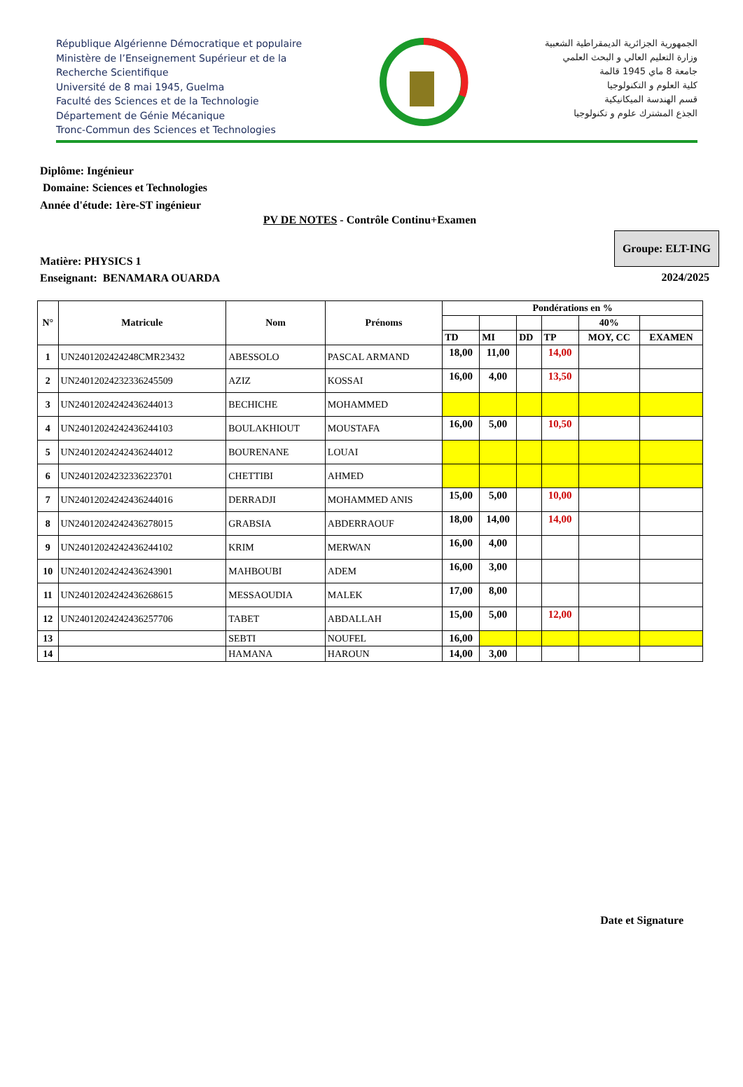République Algérienne Démocratique et populaire
Ministère de l’Enseignement Supérieur et de la
Recherche Scientifique
Université de 8 mai 1945, Guelma
Faculté des Sciences et de la Technologie
Département de Génie Mécanique
Tronc-Commun des Sciences et Technologies
الجمهورية الجزائرية الديمقراطية الشعبية
وزارة التعليم العالي و البحث العلمي
جامعة 8 ماي 1945 قالمة
كلية العلوم و التكنولوجيا
قسم الهندسة الميكانيكية
الجذع المشترك علوم و تكنولوجيا
Diplôme: Ingénieur
Domaine: Sciences et Technologies
Année d'étude: 1ère-ST ingénieur
PV DE NOTES - Contrôle Continu+Examen
Matière: PHYSICS 1
Enseignant: BENAMARA OUARDA
Groupe: ELT-ING
2024/2025
| N° | Matricule | Nom | Prénoms | Pondérations en % | | | | | |
| --- | --- | --- | --- | --- | --- | --- | --- | --- | --- |
| | | | | | | | | 40% | |
| | | | | TD | MI | DD | TP | MOY, CC | EXAMEN |
| 1 | UN2401202424248CMR23432 | ABESSOLO | PASCAL ARMAND | 18,00 | 11,00 | | 14,00 | | |
| 2 | UN240120242323362455​09 | AZIZ | KOSSAI | 16,00 | 4,00 | | 13,50 | | |
| 3 | UN240120242424362440​13 | BECHICHE | MOHAMMED | | | | | | |
| 4 | UN24012024242436244103 | BOULAKHIOUT | MOUSTAFA | 16,00 | 5,00 | | 10,50 | | |
| 5 | UN24012024242436244012 | BOURENANE | LOUAI | | | | | | |
| 6 | UN24012024232336223701 | CHETTIBI | AHMED | | | | | | |
| 7 | UN24012024242436244016 | DERRADJI | MOHAMMED ANIS | 15,00 | 5,00 | | 10,00 | | |
| 8 | UN24012024242436278015 | GRABSIA | ABDERRAOUF | 18,00 | 14,00 | | 14,00 | | |
| 9 | UN24012024242436244102 | KRIM | MERWAN | 16,00 | 4,00 | | | | |
| 10 | UN24012024242436243901 | MAHBOUBI | ADEM | 16,00 | 3,00 | | | | |
| 11 | UN24012024242436268615 | MESSAOUDIA | MALEK | 17,00 | 8,00 | | | | |
| 12 | UN24012024242436257706 | TABET | ABDALLAH | 15,00 | 5,00 | | 12,00 | | |
| 13 | | SEBTI | NOUFEL | 16,00 | | | | | |
| 14 | | HAMANA | HAROUN | 14,00 | 3,00 | | | | |
Date et Signature